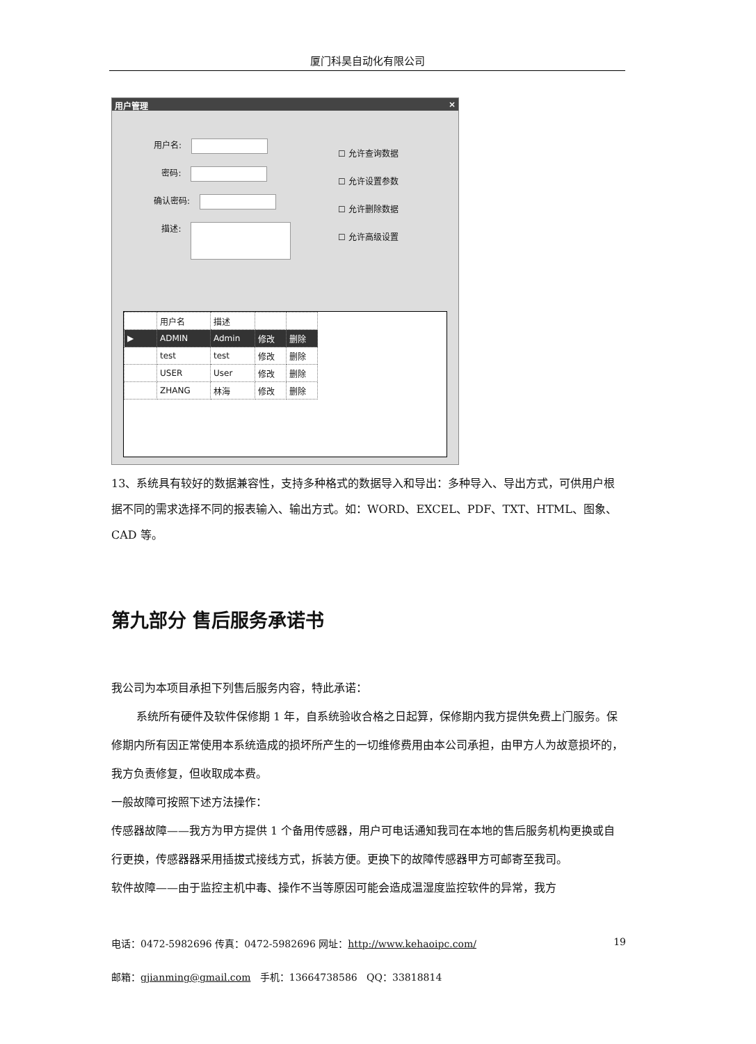厦门科昊自动化有限公司
用户管理 ×
用户名:
密码:
确认密码:
描述:
☐ 允许查询数据
☐ 允许设置参数
☐ 允许删除数据
☐ 允许高级设置
| | 用户名 | 描述 | | |
| --- | --- | --- | --- | --- |
| ▶ | ADMIN | Admin | 修改 | 删除 |
| | test | test | 修改 | 删除 |
| | USER | User | 修改 | 删除 |
| | ZHANG | 林海 | 修改 | 删除 |
13、系统具有较好的数据兼容性，支持多种格式的数据导入和导出：多种导入、导出方式，可供用户根据不同的需求选择不同的报表输入、输出方式。如：WORD、EXCEL、PDF、TXT、HTML、图象、CAD 等。
第九部分 售后服务承诺书
我公司为本项目承担下列售后服务内容，特此承诺：
系统所有硬件及软件保修期 1 年，自系统验收合格之日起算，保修期内我方提供免费上门服务。保修期内所有因正常使用本系统造成的损坏所产生的一切维修费用由本公司承担，由甲方人为故意损坏的，我方负责修复，但收取成本费。
一般故障可按照下述方法操作：
传感器故障——我方为甲方提供 1 个备用传感器，用户可电话通知我司在本地的售后服务机构更换或自行更换，传感器器采用插拔式接线方式，拆装方便。更换下的故障传感器甲方可邮寄至我司。
软件故障——由于监控主机中毒、操作不当等原因可能会造成温湿度监控软件的异常，我方
电话：0472-5982696 传真：0472-5982696 网址：http://www.kehaoipc.com/ 19
邮箱：gjianming@gmail.com 手机：13664738586 QQ：33818814